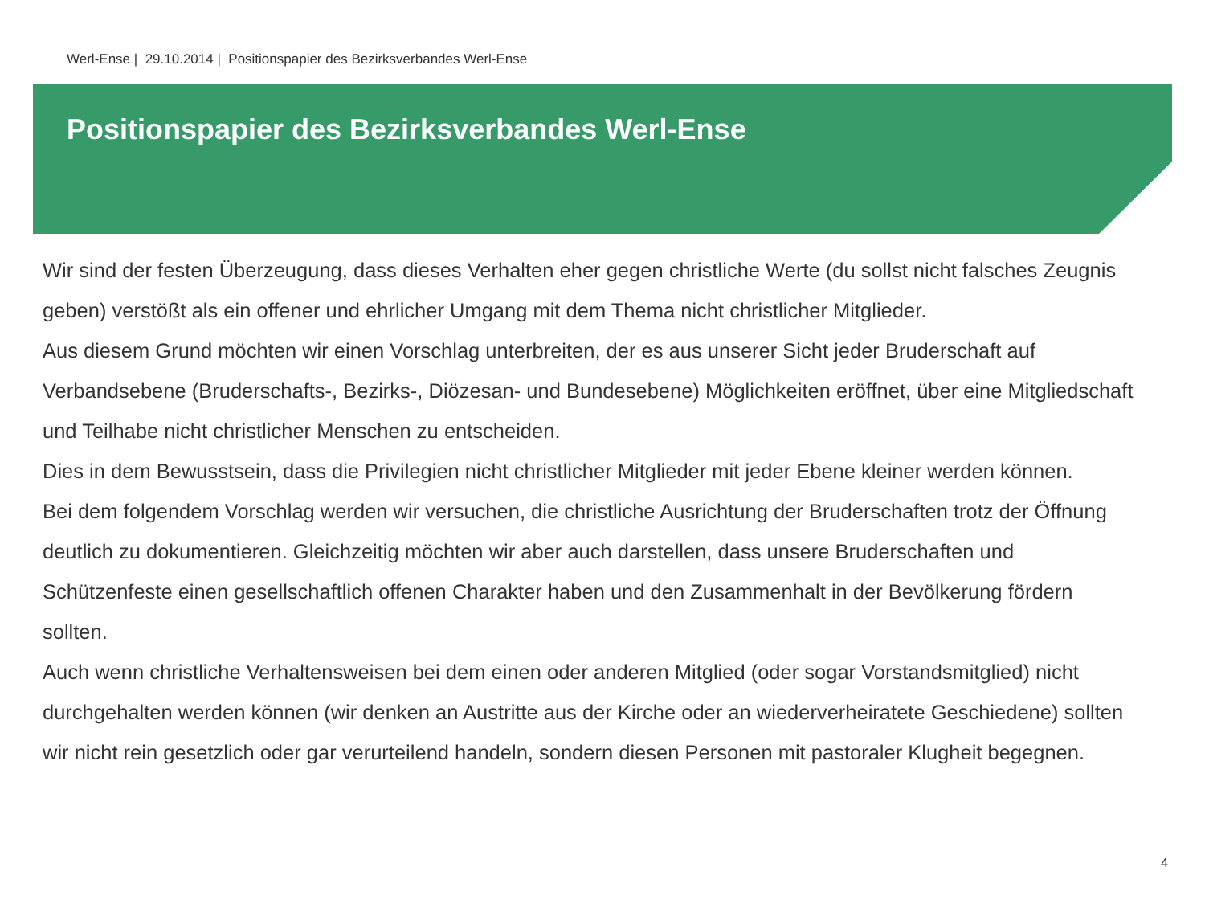Werl-Ense | 29.10.2014 | Positionspapier des Bezirksverbandes Werl-Ense
Positionspapier des Bezirksverbandes Werl-Ense
Wir sind der festen Überzeugung, dass dieses Verhalten eher gegen christliche Werte (du sollst nicht falsches Zeugnis geben) verstößt als ein offener und ehrlicher Umgang mit dem Thema nicht christlicher Mitglieder.
Aus diesem Grund möchten wir einen Vorschlag unterbreiten, der es aus unserer Sicht jeder Bruderschaft auf Verbandsebene (Bruderschafts-, Bezirks-, Diözesan- und Bundesebene) Möglichkeiten eröffnet, über eine Mitgliedschaft und Teilhabe nicht christlicher Menschen zu entscheiden.
Dies in dem Bewusstsein, dass die Privilegien nicht christlicher Mitglieder mit jeder Ebene kleiner werden können.
Bei dem folgendem Vorschlag werden wir versuchen, die christliche Ausrichtung der Bruderschaften trotz der Öffnung deutlich zu dokumentieren. Gleichzeitig möchten wir aber auch darstellen, dass unsere Bruderschaften und Schützenfeste einen gesellschaftlich offenen Charakter haben und den Zusammenhalt in der Bevölkerung fördern sollten.
Auch wenn christliche Verhaltensweisen bei dem einen oder anderen Mitglied (oder sogar Vorstandsmitglied) nicht durchgehalten werden können (wir denken an Austritte aus der Kirche oder an wiederverheiratete Geschiedene) sollten wir nicht rein gesetzlich oder gar verurteilend handeln, sondern diesen Personen mit pastoraler Klugheit begegnen.
4